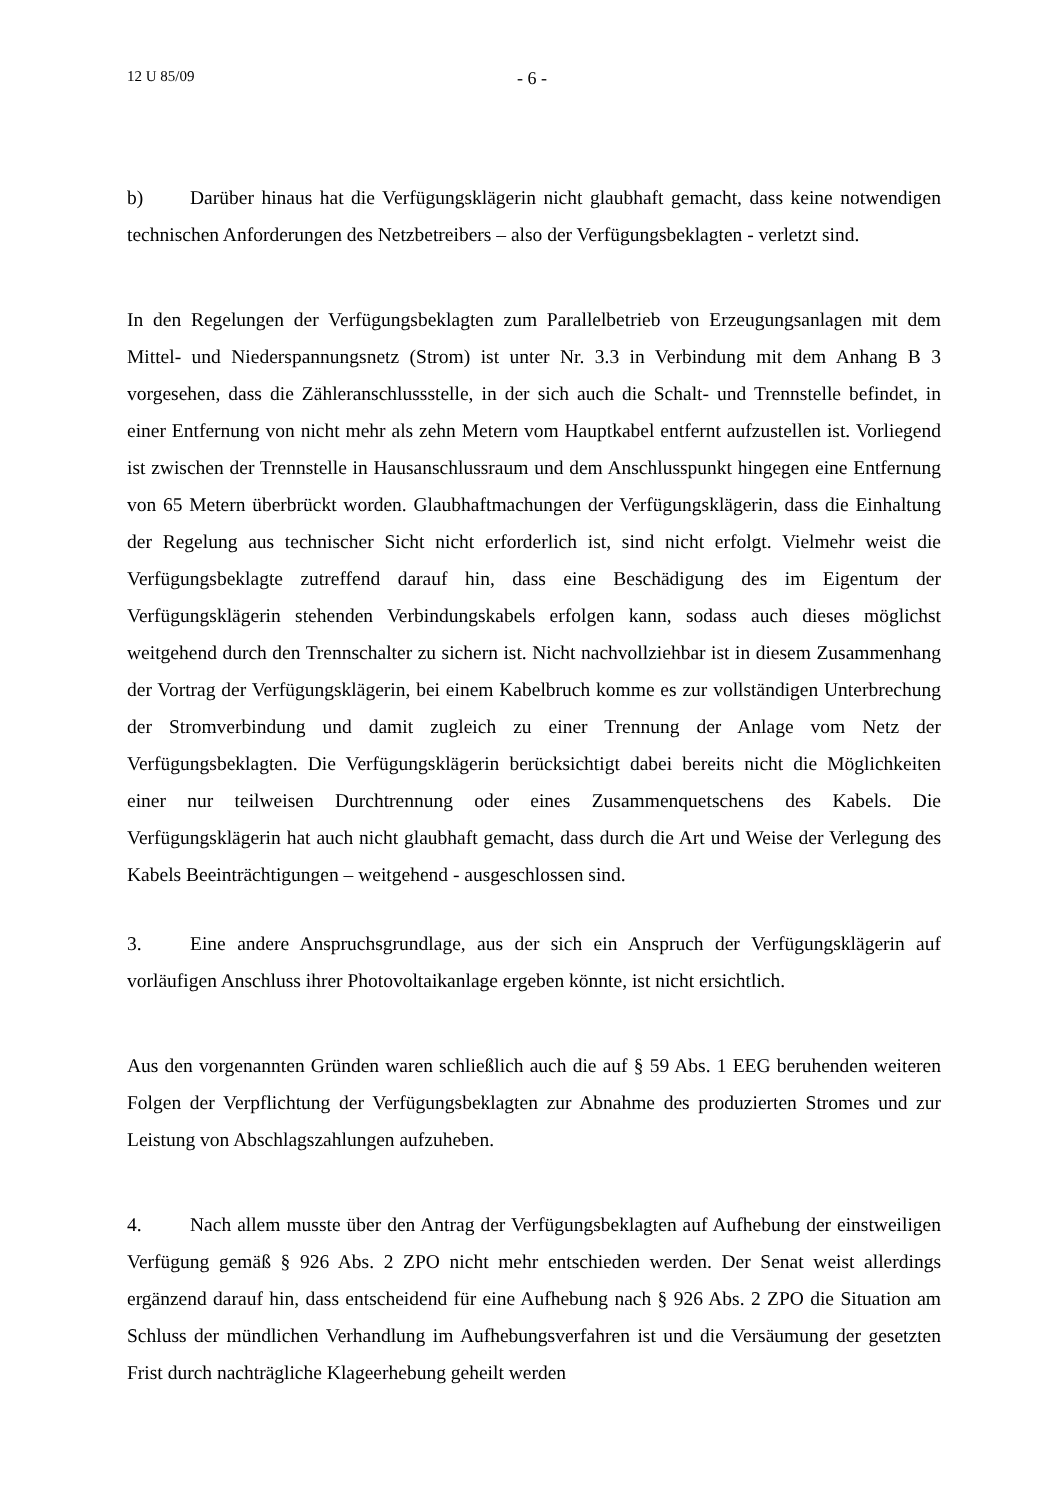12 U 85/09 - 6 -
b) Darüber hinaus hat die Verfügungsklägerin nicht glaubhaft gemacht, dass keine notwendigen technischen Anforderungen des Netzbetreibers – also der Verfügungsbeklagten - verletzt sind.
In den Regelungen der Verfügungsbeklagten zum Parallelbetrieb von Erzeugungsanlagen mit dem Mittel- und Niederspannungsnetz (Strom) ist unter Nr. 3.3 in Verbindung mit dem Anhang B 3 vorgesehen, dass die Zähleranschlussstelle, in der sich auch die Schalt- und Trennstelle befindet, in einer Entfernung von nicht mehr als zehn Metern vom Hauptkabel entfernt aufzustellen ist. Vorliegend ist zwischen der Trennstelle in Hausanschlussraum und dem Anschlusspunkt hingegen eine Entfernung von 65 Metern überbrückt worden. Glaubhaftmachungen der Verfügungsklägerin, dass die Einhaltung der Regelung aus technischer Sicht nicht erforderlich ist, sind nicht erfolgt. Vielmehr weist die Verfügungsbeklagte zutreffend darauf hin, dass eine Beschädigung des im Eigentum der Verfügungsklägerin stehenden Verbindungskabels erfolgen kann, sodass auch dieses möglichst weitgehend durch den Trennschalter zu sichern ist. Nicht nachvollziehbar ist in diesem Zusammenhang der Vortrag der Verfügungsklägerin, bei einem Kabelbruch komme es zur vollständigen Unterbrechung der Stromverbindung und damit zugleich zu einer Trennung der Anlage vom Netz der Verfügungsbeklagten. Die Verfügungsklägerin berücksichtigt dabei bereits nicht die Möglichkeiten einer nur teilweisen Durchtrennung oder eines Zusammenquetschens des Kabels. Die Verfügungsklägerin hat auch nicht glaubhaft gemacht, dass durch die Art und Weise der Verlegung des Kabels Beeinträchtigungen – weitgehend - ausgeschlossen sind.
3. Eine andere Anspruchsgrundlage, aus der sich ein Anspruch der Verfügungsklägerin auf vorläufigen Anschluss ihrer Photovoltaikanlage ergeben könnte, ist nicht ersichtlich.
Aus den vorgenannten Gründen waren schließlich auch die auf § 59 Abs. 1 EEG beruhenden weiteren Folgen der Verpflichtung der Verfügungsbeklagten zur Abnahme des produzierten Stromes und zur Leistung von Abschlagszahlungen aufzuheben.
4. Nach allem musste über den Antrag der Verfügungsbeklagten auf Aufhebung der einstweiligen Verfügung gemäß § 926 Abs. 2 ZPO nicht mehr entschieden werden. Der Senat weist allerdings ergänzend darauf hin, dass entscheidend für eine Aufhebung nach § 926 Abs. 2 ZPO die Situation am Schluss der mündlichen Verhandlung im Aufhebungsverfahren ist und die Versäumung der gesetzten Frist durch nachträgliche Klageerhebung geheilt werden